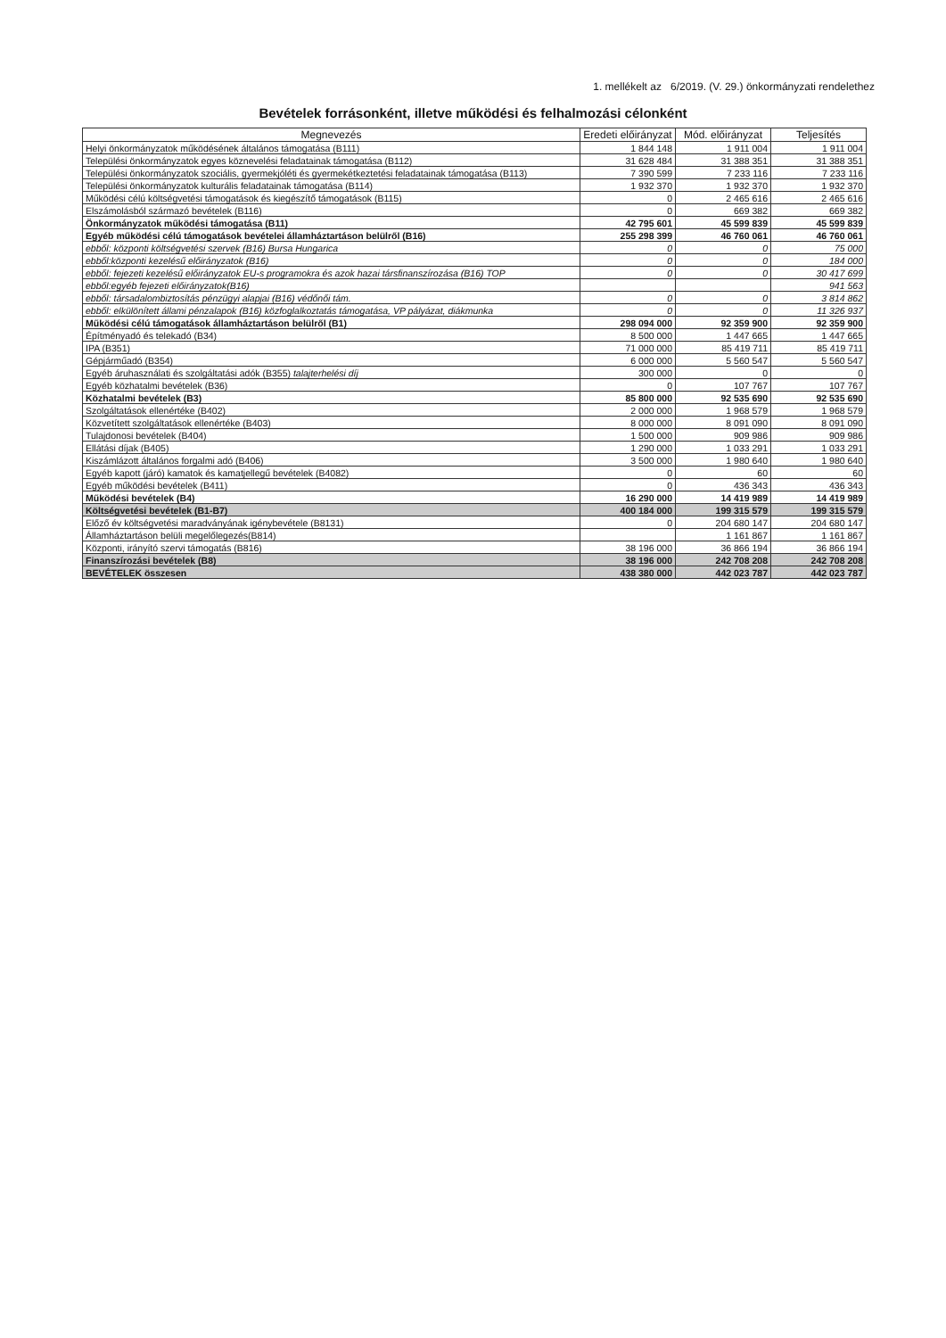1. mellékelt az 6/2019. (V. 29.) önkormányzati rendelethez
Bevételek forrásonként, illetve működési és felhalmozási célonként
| Megnevezés | Eredeti előirányzat | Mód. előirányzat | Teljesítés |
| --- | --- | --- | --- |
| Helyi önkormányzatok működésének általános támogatása (B111) | 1 844 148 | 1 911 004 | 1 911 004 |
| Települési önkormányzatok egyes köznevelési feladatainak támogatása (B112) | 31 628 484 | 31 388 351 | 31 388 351 |
| Települési önkormányzatok szociális, gyermekjóléti és gyermekétkeztetési feladatainak támogatása (B113) | 7 390 599 | 7 233 116 | 7 233 116 |
| Települési önkormányzatok kulturális feladatainak támogatása (B114) | 1 932 370 | 1 932 370 | 1 932 370 |
| Működési célú költségvetési támogatások és kiegészítő támogatások (B115) | 0 | 2 465 616 | 2 465 616 |
| Elszámolásból származó bevételek (B116) | 0 | 669 382 | 669 382 |
| Önkormányzatok működési támogatása (B11) | 42 795 601 | 45 599 839 | 45 599 839 |
| Egyéb működési célú támogatások bevételei államháztartáson belülről (B16) | 255 298 399 | 46 760 061 | 46 760 061 |
| ebből: központi költségvetési szervek (B16) Bursa Hungarica | 0 | 0 | 75 000 |
| ebből:központi kezelésű előirányzatok (B16) | 0 | 0 | 184 000 |
| ebből: fejezeti kezelésű előirányzatok EU-s programokra és azok hazai társfinanszírozása (B16) TOP | 0 | 0 | 30 417 699 |
| ebből:egyéb fejezeti előirányzatok(B16) | | | 941 563 |
| ebből: társadalombiztosítás pénzügyi alapjai (B16) védőnői tám. | 0 | 0 | 3 814 862 |
| ebből: elkülönített állami pénzalapok (B16) közfoglalkoztatás támogatása, VP pályázat, diákmunka | 0 | 0 | 11 326 937 |
| Működési célú támogatások államháztartáson belülről (B1) | 298 094 000 | 92 359 900 | 92 359 900 |
| Építményadó és telekadó (B34) | 8 500 000 | 1 447 665 | 1 447 665 |
| IPA (B351) | 71 000 000 | 85 419 711 | 85 419 711 |
| Gépjárműadó (B354) | 6 000 000 | 5 560 547 | 5 560 547 |
| Egyéb áruhasználati és szolgáltatási adók (B355) talajterhelési díj | 300 000 | 0 | 0 |
| Egyéb közhatalmi bevételek (B36) | 0 | 107 767 | 107 767 |
| Közhatalmi bevételek (B3) | 85 800 000 | 92 535 690 | 92 535 690 |
| Szolgáltatások ellenértéke (B402) | 2 000 000 | 1 968 579 | 1 968 579 |
| Közvetített szolgáltatások ellenértéke (B403) | 8 000 000 | 8 091 090 | 8 091 090 |
| Tulajdonosi bevételek (B404) | 1 500 000 | 909 986 | 909 986 |
| Ellátási díjak (B405) | 1 290 000 | 1 033 291 | 1 033 291 |
| Kiszámlázott általános forgalmi adó (B406) | 3 500 000 | 1 980 640 | 1 980 640 |
| Egyéb kapott (járó) kamatok és kamatjellegű bevételek (B4082) | 0 | 60 | 60 |
| Egyéb működési bevételek (B411) | 0 | 436 343 | 436 343 |
| Működési bevételek (B4) | 16 290 000 | 14 419 989 | 14 419 989 |
| Költségvetési bevételek (B1-B7) | 400 184 000 | 199 315 579 | 199 315 579 |
| Előző év költségvetési maradványának igénybevétele (B8131) | 0 | 204 680 147 | 204 680 147 |
| Államháztartáson belüli megelőlegezés(B814) | | 1 161 867 | 1 161 867 |
| Központi, irányító szervi támogatás (B816) | 38 196 000 | 36 866 194 | 36 866 194 |
| Finanszírozási bevételek (B8) | 38 196 000 | 242 708 208 | 242 708 208 |
| BEVÉTELEK összesen | 438 380 000 | 442 023 787 | 442 023 787 |